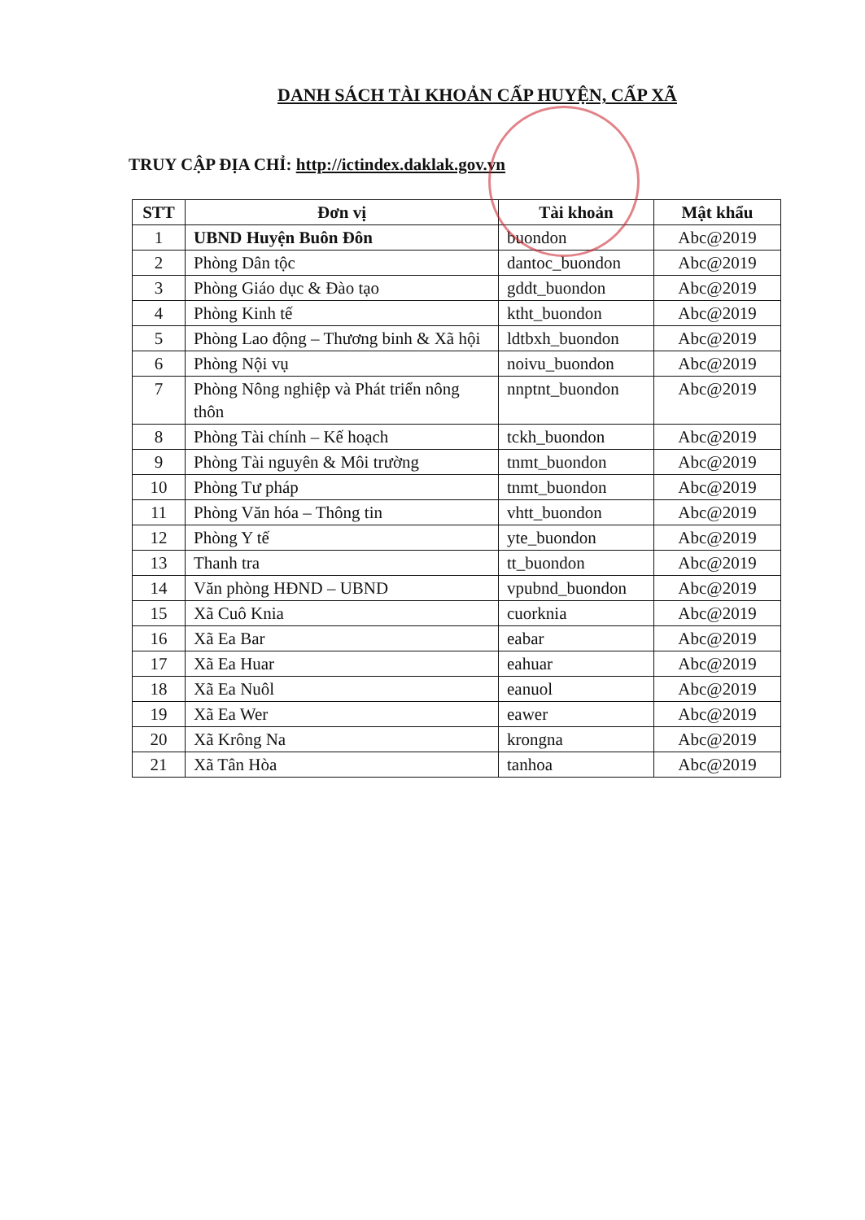DANH SÁCH TÀI KHOẢN CẤP HUYỆN, CẤP XÃ
TRUY CẬP ĐỊA CHỈ: http://ictindex.daklak.gov.vn
| STT | Đơn vị | Tài khoản | Mật khẩu |
| --- | --- | --- | --- |
| 1 | UBND Huyện Buôn Đôn | buondon | Abc@2019 |
| 2 | Phòng Dân tộc | dantoc_buondon | Abc@2019 |
| 3 | Phòng Giáo dục & Đào tạo | gddt_buondon | Abc@2019 |
| 4 | Phòng Kinh tế | ktht_buondon | Abc@2019 |
| 5 | Phòng Lao động – Thương binh & Xã hội | ldtbxh_buondon | Abc@2019 |
| 6 | Phòng Nội vụ | noivu_buondon | Abc@2019 |
| 7 | Phòng Nông nghiệp và Phát triển nông thôn | nnptnt_buondon | Abc@2019 |
| 8 | Phòng Tài chính – Kế hoạch | tckh_buondon | Abc@2019 |
| 9 | Phòng Tài nguyên & Môi trường | tnmt_buondon | Abc@2019 |
| 10 | Phòng Tư pháp | tnmt_buondon | Abc@2019 |
| 11 | Phòng Văn hóa – Thông tin | vhtt_buondon | Abc@2019 |
| 12 | Phòng Y tế | yte_buondon | Abc@2019 |
| 13 | Thanh tra | tt_buondon | Abc@2019 |
| 14 | Văn phòng HĐND – UBND | vpubnd_buondon | Abc@2019 |
| 15 | Xã Cuô Knia | cuorknia | Abc@2019 |
| 16 | Xã Ea Bar | eabar | Abc@2019 |
| 17 | Xã Ea Huar | eahuar | Abc@2019 |
| 18 | Xã Ea Nuôl | eanuol | Abc@2019 |
| 19 | Xã Ea Wer | eawer | Abc@2019 |
| 20 | Xã Krông Na | krongna | Abc@2019 |
| 21 | Xã Tân Hòa | tanhoa | Abc@2019 |